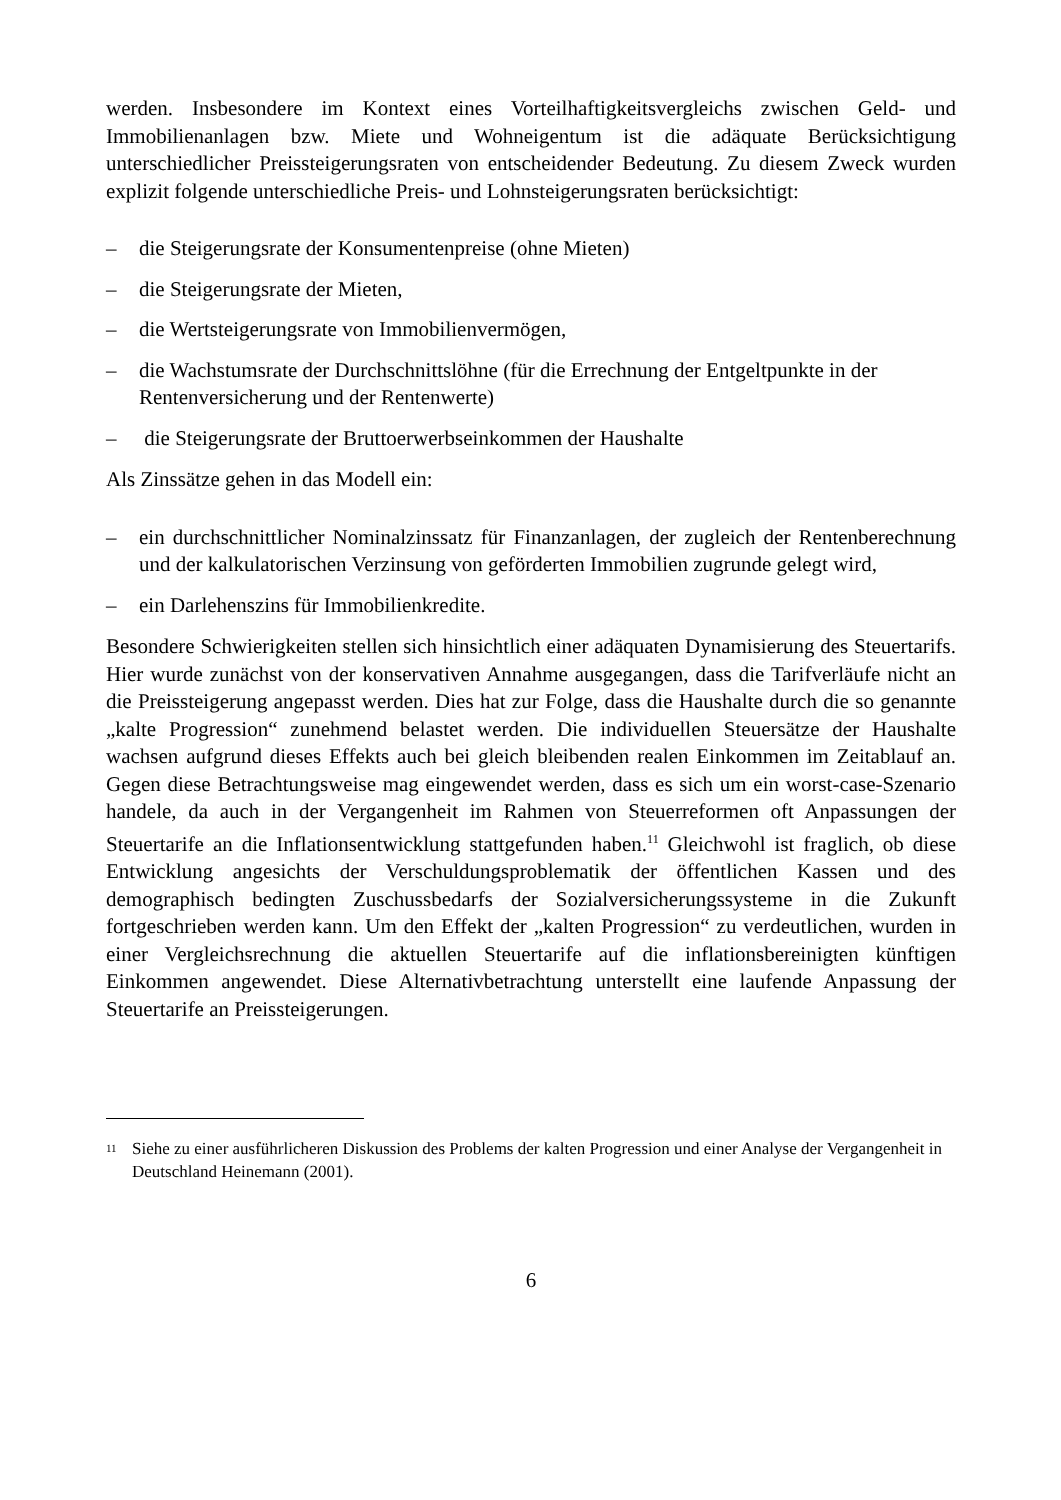werden. Insbesondere im Kontext eines Vorteilhaftigkeitsvergleichs zwischen Geld- und Immobilienanlagen bzw. Miete und Wohneigentum ist die adäquate Berücksichtigung unterschiedlicher Preissteigerungsraten von entscheidender Bedeutung. Zu diesem Zweck wurden explizit folgende unterschiedliche Preis- und Lohnsteigerungsraten berücksichtigt:
– die Steigerungsrate der Konsumentenpreise (ohne Mieten)
– die Steigerungsrate der Mieten,
– die Wertsteigerungsrate von Immobilienvermögen,
– die Wachstumsrate der Durchschnittslöhne (für die Errechnung der Entgeltpunkte in der Rentenversicherung und der Rentenwerte)
– die Steigerungsrate der Bruttoerwerbseinkommen der Haushalte
Als Zinssätze gehen in das Modell ein:
– ein durchschnittlicher Nominalzinssatz für Finanzanlagen, der zugleich der Rentenberechnung und der kalkulatorischen Verzinsung von geförderten Immobilien zugrunde gelegt wird,
– ein Darlehenszins für Immobilienkredite.
Besondere Schwierigkeiten stellen sich hinsichtlich einer adäquaten Dynamisierung des Steuertarifs. Hier wurde zunächst von der konservativen Annahme ausgegangen, dass die Tarifverläufe nicht an die Preissteigerung angepasst werden. Dies hat zur Folge, dass die Haushalte durch die so genannte „kalte Progression“ zunehmend belastet werden. Die individuellen Steuersätze der Haushalte wachsen aufgrund dieses Effekts auch bei gleich bleibenden realen Einkommen im Zeitablauf an. Gegen diese Betrachtungsweise mag eingewendet werden, dass es sich um ein worst-case-Szenario handele, da auch in der Vergangenheit im Rahmen von Steuerreformen oft Anpassungen der Steuertarife an die Inflationsentwicklung stattgefunden haben.<sup>11</sup> Gleichwohl ist fraglich, ob diese Entwicklung angesichts der Verschuldungsproblematik der öffentlichen Kassen und des demographisch bedingten Zuschussbedarfs der Sozialversicherungssysteme in die Zukunft fortgeschrieben werden kann. Um den Effekt der „kalten Progression“ zu verdeutlichen, wurden in einer Vergleichsrechnung die aktuellen Steuertarife auf die inflationsbereinigten künftigen Einkommen angewendet. Diese Alternativbetrachtung unterstellt eine laufende Anpassung der Steuertarife an Preissteigerungen.
<sup>11</sup> Siehe zu einer ausführlicheren Diskussion des Problems der kalten Progression und einer Analyse der Vergangenheit in Deutschland Heinemann (2001).
6